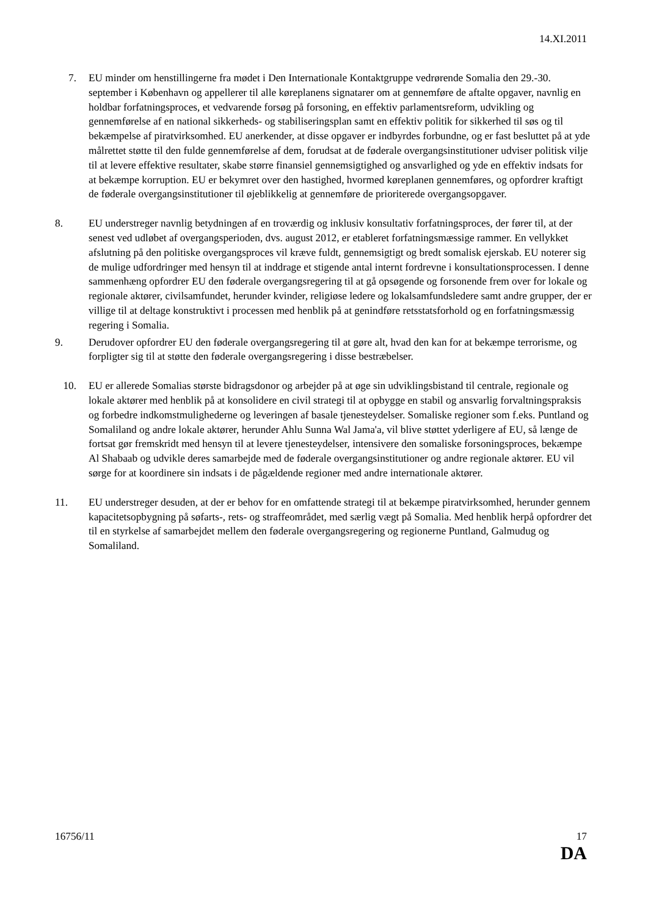14.XI.2011
7. EU minder om henstillingerne fra mødet i Den Internationale Kontaktgruppe vedrørende Somalia den 29.-30. september i København og appellerer til alle køreplanens signatarer om at gennemføre de aftalte opgaver, navnlig en holdbar forfatningsproces, et vedvarende forsøg på forsoning, en effektiv parlamentsreform, udvikling og gennemførelse af en national sikkerheds- og stabiliseringsplan samt en effektiv politik for sikkerhed til søs og til bekæmpelse af piratvirksomhed. EU anerkender, at disse opgaver er indbyrdes forbundne, og er fast besluttet på at yde målrettet støtte til den fulde gennemførelse af dem, forudsat at de føderale overgangsinstitutioner udviser politisk vilje til at levere effektive resultater, skabe større finansiel gennemsigtighed og ansvarlighed og yde en effektiv indsats for at bekæmpe korruption. EU er bekymret over den hastighed, hvormed køreplanen gennemføres, og opfordrer kraftigt de føderale overgangsinstitutioner til øjeblikkelig at gennemføre de prioriterede overgangsopgaver.
8. EU understreger navnlig betydningen af en troværdig og inklusiv konsultativ forfatningsproces, der fører til, at der senest ved udløbet af overgangsperioden, dvs. august 2012, er etableret forfatningsmæssige rammer. En vellykket afslutning på den politiske overgangsproces vil kræve fuldt, gennemsigtigt og bredt somalisk ejerskab. EU noterer sig de mulige udfordringer med hensyn til at inddrage et stigende antal internt fordrevne i konsultationsprocessen. I denne sammenhæng opfordrer EU den føderale overgangsregering til at gå opsøgende og forsonende frem over for lokale og regionale aktører, civilsamfundet, herunder kvinder, religiøse ledere og lokalsamfundsledere samt andre grupper, der er villige til at deltage konstruktivt i processen med henblik på at genindføre retsstatsforhold og en forfatningsmæssig regering i Somalia.
9. Derudover opfordrer EU den føderale overgangsregering til at gøre alt, hvad den kan for at bekæmpe terrorisme, og forpligter sig til at støtte den føderale overgangsregering i disse bestræbelser.
10. EU er allerede Somalias største bidragsdonor og arbejder på at øge sin udviklingsbistand til centrale, regionale og lokale aktører med henblik på at konsolidere en civil strategi til at opbygge en stabil og ansvarlig forvaltningspraksis og forbedre indkomstmulighederne og leveringen af basale tjenesteydelser. Somaliske regioner som f.eks. Puntland og Somaliland og andre lokale aktører, herunder Ahlu Sunna Wal Jama'a, vil blive støttet yderligere af EU, så længe de fortsat gør fremskridt med hensyn til at levere tjenesteydelser, intensivere den somaliske forsoningsproces, bekæmpe Al Shabaab og udvikle deres samarbejde med de føderale overgangsinstitutioner og andre regionale aktører. EU vil sørge for at koordinere sin indsats i de pågældende regioner med andre internationale aktører.
11. EU understreger desuden, at der er behov for en omfattende strategi til at bekæmpe piratvirksomhed, herunder gennem kapacitetsopbygning på søfarts-, rets- og straffeområdet, med særlig vægt på Somalia. Med henblik herpå opfordrer det til en styrkelse af samarbejdet mellem den føderale overgangsregering og regionerne Puntland, Galmudug og Somaliland.
16756/11 17
DA